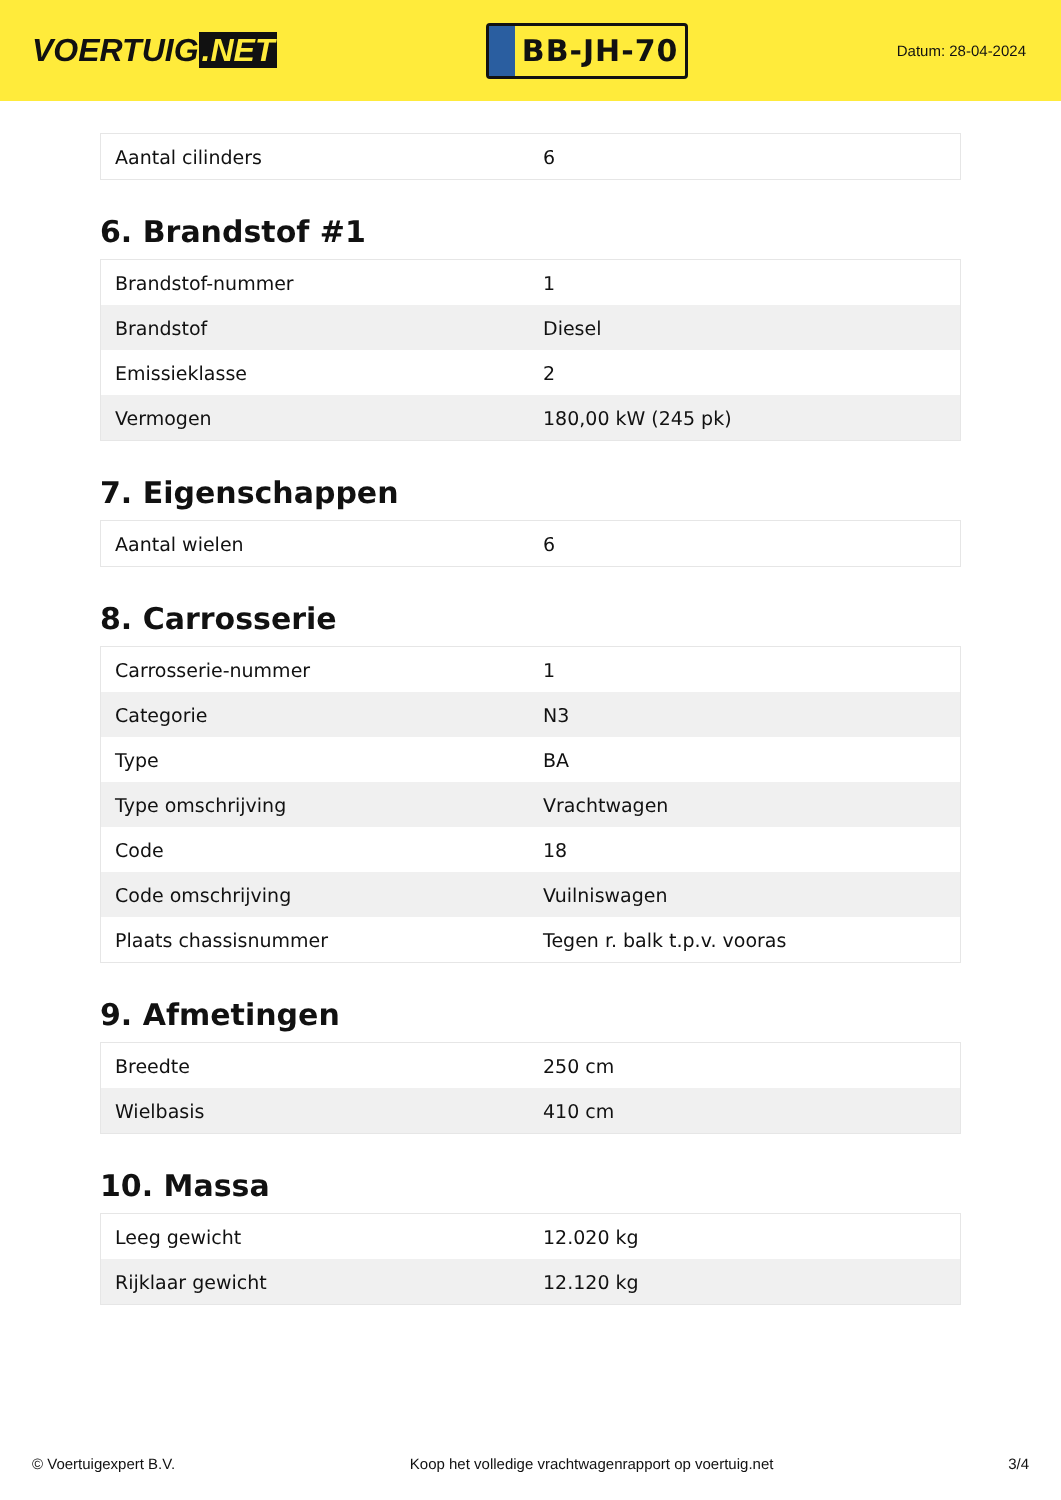VOERTUIG.NET
BB-JH-70
Datum: 28-04-2024
| Aantal cilinders | 6 |
6. Brandstof #1
| Brandstof-nummer | 1 |
| Brandstof | Diesel |
| Emissieklasse | 2 |
| Vermogen | 180,00 kW (245 pk) |
7. Eigenschappen
| Aantal wielen | 6 |
8. Carrosserie
| Carrosserie-nummer | 1 |
| Categorie | N3 |
| Type | BA |
| Type omschrijving | Vrachtwagen |
| Code | 18 |
| Code omschrijving | Vuilniswagen |
| Plaats chassisnummer | Tegen r. balk t.p.v. vooras |
9. Afmetingen
| Breedte | 250 cm |
| Wielbasis | 410 cm |
10. Massa
| Leeg gewicht | 12.020 kg |
| Rijklaar gewicht | 12.120 kg |
© Voertuigexpert B.V. Koop het volledige vrachtwagenrapport op voertuig.net 3/4